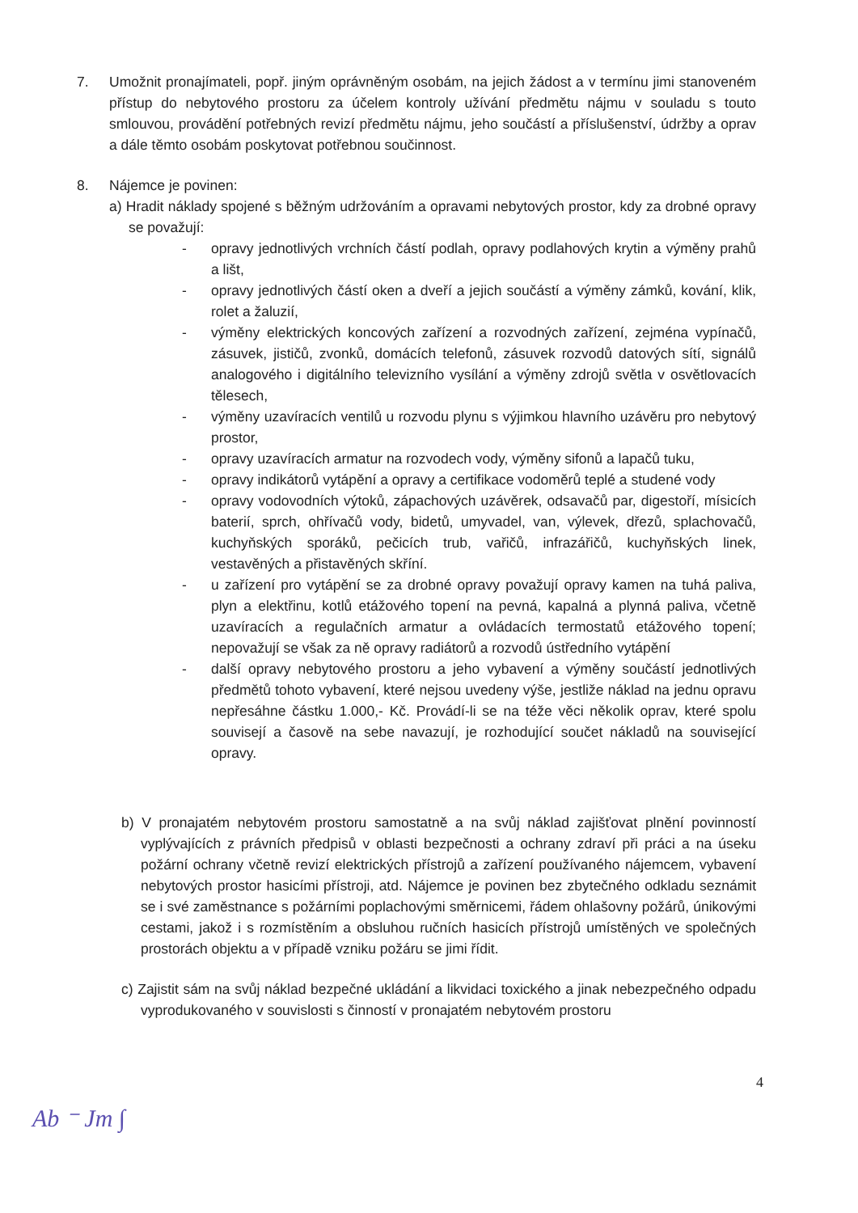7. Umožnit pronajímateli, popř. jiným oprávněným osobám, na jejich žádost a v termínu jimi stanoveném přístup do nebytového prostoru za účelem kontroly užívání předmětu nájmu v souladu s touto smlouvou, provádění potřebných revizí předmětu nájmu, jeho součástí a příslušenství, údržby a oprav a dále těmto osobám poskytovat potřebnou součinnost.
8. Nájemce je povinen:
a) Hradit náklady spojené s běžným udržováním a opravami nebytových prostor, kdy za drobné opravy se považují:
- opravy jednotlivých vrchních částí podlah, opravy podlahových krytin a výměny prahů a lišt,
- opravy jednotlivých částí oken a dveří a jejich součástí a výměny zámků, kování, klik, rolet a žaluzií,
- výměny elektrických koncových zařízení a rozvodných zařízení, zejména vypínačů, zásuvek, jističů, zvonků, domácích telefonů, zásuvek rozvodů datových sítí, signálů analogového i digitálního televizního vysílání a výměny zdrojů světla v osvětlovacích tělesech,
- výměny uzavíracích ventilů u rozvodu plynu s výjimkou hlavního uzávěru pro nebytový prostor,
- opravy uzavíracích armatur na rozvodech vody, výměny sifonů a lapačů tuku,
- opravy indikátorů vytápění a opravy a certifikace vodoměrů teplé a studené vody
- opravy vodovodních výtoků, zápachových uzávěrek, odsavačů par, digestoří, mísicích baterií, sprch, ohřívačů vody, bidetů, umyvadel, van, výlevek, dřezů, splachovačů, kuchyňských sporáků, pečicích trub, vařičů, infrazářičů, kuchyňských linek, vestavěných a přistavěných skříní.
- u zařízení pro vytápění se za drobné opravy považují opravy kamen na tuhá paliva, plyn a elektřinu, kotlů etážového topení na pevná, kapalná a plynná paliva, včetně uzavíracích a regulačních armatur a ovládacích termostatů etážového topení; nepovažují se však za ně opravy radiátorů a rozvodů ústředního vytápění
- další opravy nebytového prostoru a jeho vybavení a výměny součástí jednotlivých předmětů tohoto vybavení, které nejsou uvedeny výše, jestliže náklad na jednu opravu nepřesáhne částku 1.000,- Kč. Provádí-li se na téže věci několik oprav, které spolu souvisejí a časově na sebe navazují, je rozhodující součet nákladů na související opravy.
b) V pronajatém nebytovém prostoru samostatně a na svůj náklad zajišťovat plnění povinností vyplývajících z právních předpisů v oblasti bezpečnosti a ochrany zdraví při práci a na úseku požární ochrany včetně revizí elektrických přístrojů a zařízení používaného nájemcem, vybavení nebytových prostor hasicími přístroji, atd. Nájemce je povinen bez zbytečného odkladu seznámit se i své zaměstnance s požárními poplachovými směrnicemi, řádem ohlašovny požárů, únikovými cestami, jakož i s rozmístěním a obsluhou ručních hasicích přístrojů umístěných ve společných prostorách objektu a v případě vzniku požáru se jimi řídit.
c) Zajistit sám na svůj náklad bezpečné ukládání a likvidaci toxického a jinak nebezpečného odpadu vyprodukovaného v souvislosti s činností v pronajatém nebytovém prostoru
4
Ab ⁻ Jm ∫